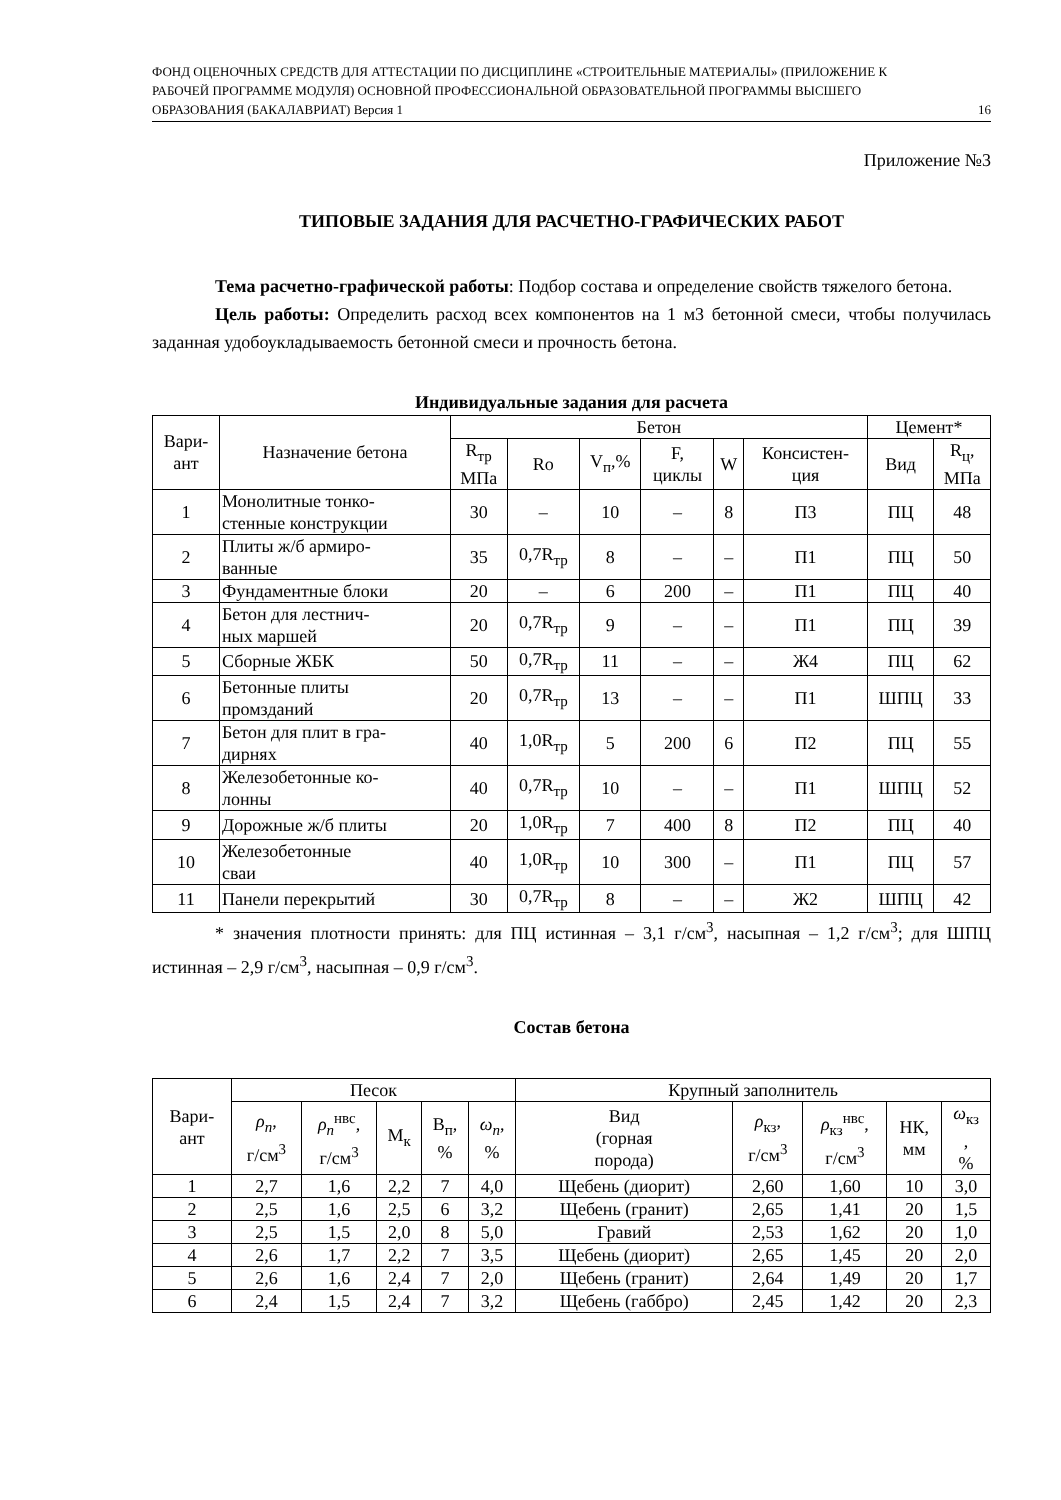ФОНД ОЦЕНОЧНЫХ СРЕДСТВ ДЛЯ АТТЕСТАЦИИ ПО ДИСЦИПЛИНЕ «СТРОИТЕЛЬНЫЕ МАТЕРИАЛЫ» (ПРИЛОЖЕНИЕ К РАБОЧЕЙ ПРОГРАММЕ МОДУЛЯ) ОСНОВНОЙ ПРОФЕССИОНАЛЬНОЙ ОБРАЗОВАТЕЛЬНОЙ ПРОГРАММЫ ВЫСШЕГО ОБРАЗОВАНИЯ (БАКАЛАВРИАТ) Версия 1
16
Приложение №3
ТИПОВЫЕ ЗАДАНИЯ ДЛЯ РАСЧЕТНО-ГРАФИЧЕСКИХ РАБОТ
Тема расчетно-графической работы: Подбор состава и определение свойств тяжелого бетона.
Цель работы: Определить расход всех компонентов на 1 м3 бетонной смеси, чтобы получилась заданная удобоукладываемость бетонной смеси и прочность бетона.
Индивидуальные задания для расчета
| Вари- ант | Назначение бетона | Бетон | | | | | | Цемент* | |
| --- | --- | --- | --- | --- | --- | --- | --- | --- | --- |
| | | R<sub>тр</sub> МПа | Ro | V<sub>п</sub>,% | F, циклы | W | Консистен- ция | Вид | R<sub>ц</sub>, МПа |
| 1 | Монолитные тонко- стенные конструкции | 30 | – | 10 | – | 8 | П3 | ПЦ | 48 |
| 2 | Плиты ж/б армиро- ванные | 35 | 0,7R<sub>тр</sub> | 8 | – | – | П1 | ПЦ | 50 |
| 3 | Фундаментные блоки | 20 | – | 6 | 200 | – | П1 | ПЦ | 40 |
| 4 | Бетон для лестнич- ных маршей | 20 | 0,7R<sub>тр</sub> | 9 | – | – | П1 | ПЦ | 39 |
| 5 | Сборные ЖБК | 50 | 0,7R<sub>тр</sub> | 11 | – | – | Ж4 | ПЦ | 62 |
| 6 | Бетонные плиты промзданий | 20 | 0,7R<sub>тр</sub> | 13 | – | – | П1 | ШПЦ | 33 |
| 7 | Бетон для плит в гра- дирнях | 40 | 1,0R<sub>тр</sub> | 5 | 200 | 6 | П2 | ПЦ | 55 |
| 8 | Железобетонные ко- лонны | 40 | 0,7R<sub>тр</sub> | 10 | – | – | П1 | ШПЦ | 52 |
| 9 | Дорожные ж/б плиты | 20 | 1,0R<sub>тр</sub> | 7 | 400 | 8 | П2 | ПЦ | 40 |
| 10 | Железобетонные сваи | 40 | 1,0R<sub>тр</sub> | 10 | 300 | – | П1 | ПЦ | 57 |
| 11 | Панели перекрытий | 30 | 0,7R<sub>тр</sub> | 8 | – | – | Ж2 | ШПЦ | 42 |
* значения плотности принять: для ПЦ истинная – 3,1 г/см<sup>3</sup>, насыпная – 1,2 г/см<sup>3</sup>; для ШПЦ истинная – 2,9 г/см<sup>3</sup>, насыпная – 0,9 г/см<sup>3</sup>.
Состав бетона
| Вари- ант | Песок | | | | | Крупный заполнитель | | | | |
| --- | --- | --- | --- | --- | --- | --- | --- | --- | --- | --- |
| | ρ<sub>n</sub> , г/см<sup>3</sup> | ρ<sub>n</sub><sup>нвс</sup>, г/см<sup>3</sup> | М<sub>к</sub> | В<sub>п</sub>, % | ω<sub>n</sub> , % | Вид (горная порода) | ρ<sub>кз</sub>, г/см<sup>3</sup> | ρ<sub>кз</sub><sup>нвс</sup>, г/см<sup>3</sup> | НК, мм | ω<sub>кз</sub> , % |
| 1 | 2,7 | 1,6 | 2,2 | 7 | 4,0 | Щебень (диорит) | 2,60 | 1,60 | 10 | 3,0 |
| 2 | 2,5 | 1,6 | 2,5 | 6 | 3,2 | Щебень (гранит) | 2,65 | 1,41 | 20 | 1,5 |
| 3 | 2,5 | 1,5 | 2,0 | 8 | 5,0 | Гравий | 2,53 | 1,62 | 20 | 1,0 |
| 4 | 2,6 | 1,7 | 2,2 | 7 | 3,5 | Щебень (диорит) | 2,65 | 1,45 | 20 | 2,0 |
| 5 | 2,6 | 1,6 | 2,4 | 7 | 2,0 | Щебень (гранит) | 2,64 | 1,49 | 20 | 1,7 |
| 6 | 2,4 | 1,5 | 2,4 | 7 | 3,2 | Щебень (габбро) | 2,45 | 1,42 | 20 | 2,3 |